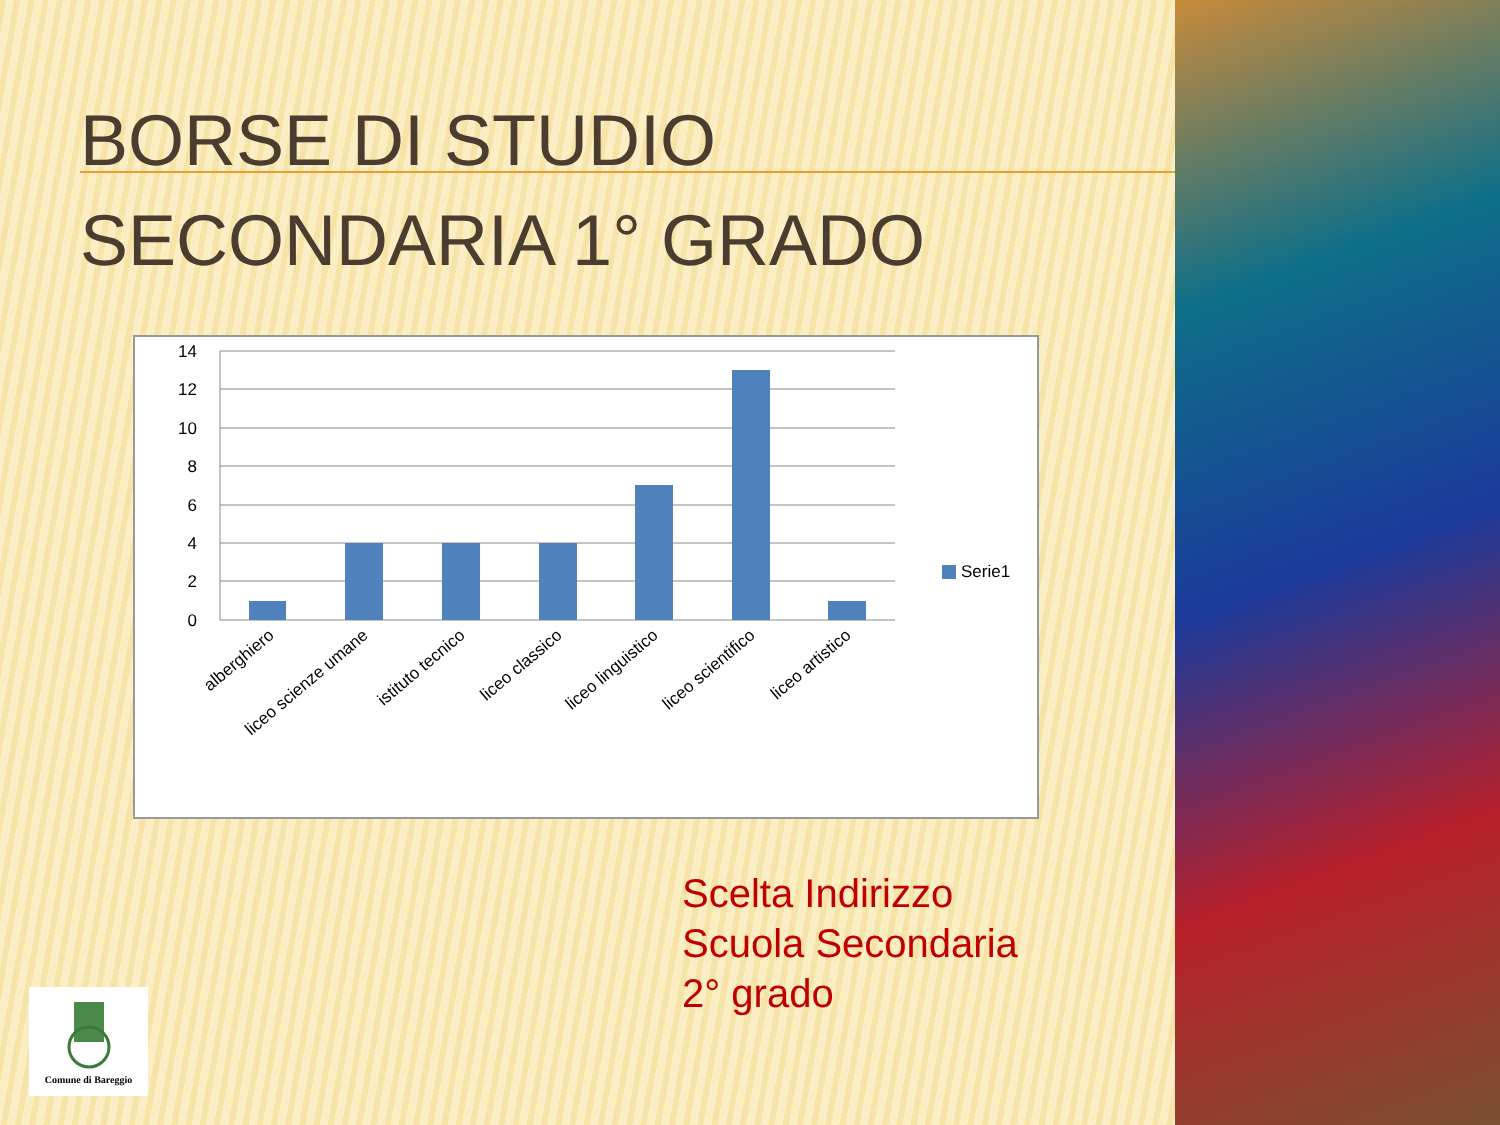BORSE DI STUDIO
SECONDARIA 1° GRADO
14
12
10
8
6
4
2
0
Serie1
alberghiero
liceo scienze umane
istituto tecnico
liceo classico
liceo linguistico
liceo scientifico
liceo artistico
Scelta Indirizzo
Scuola Secondaria
2° grado
Comune di Bareggio